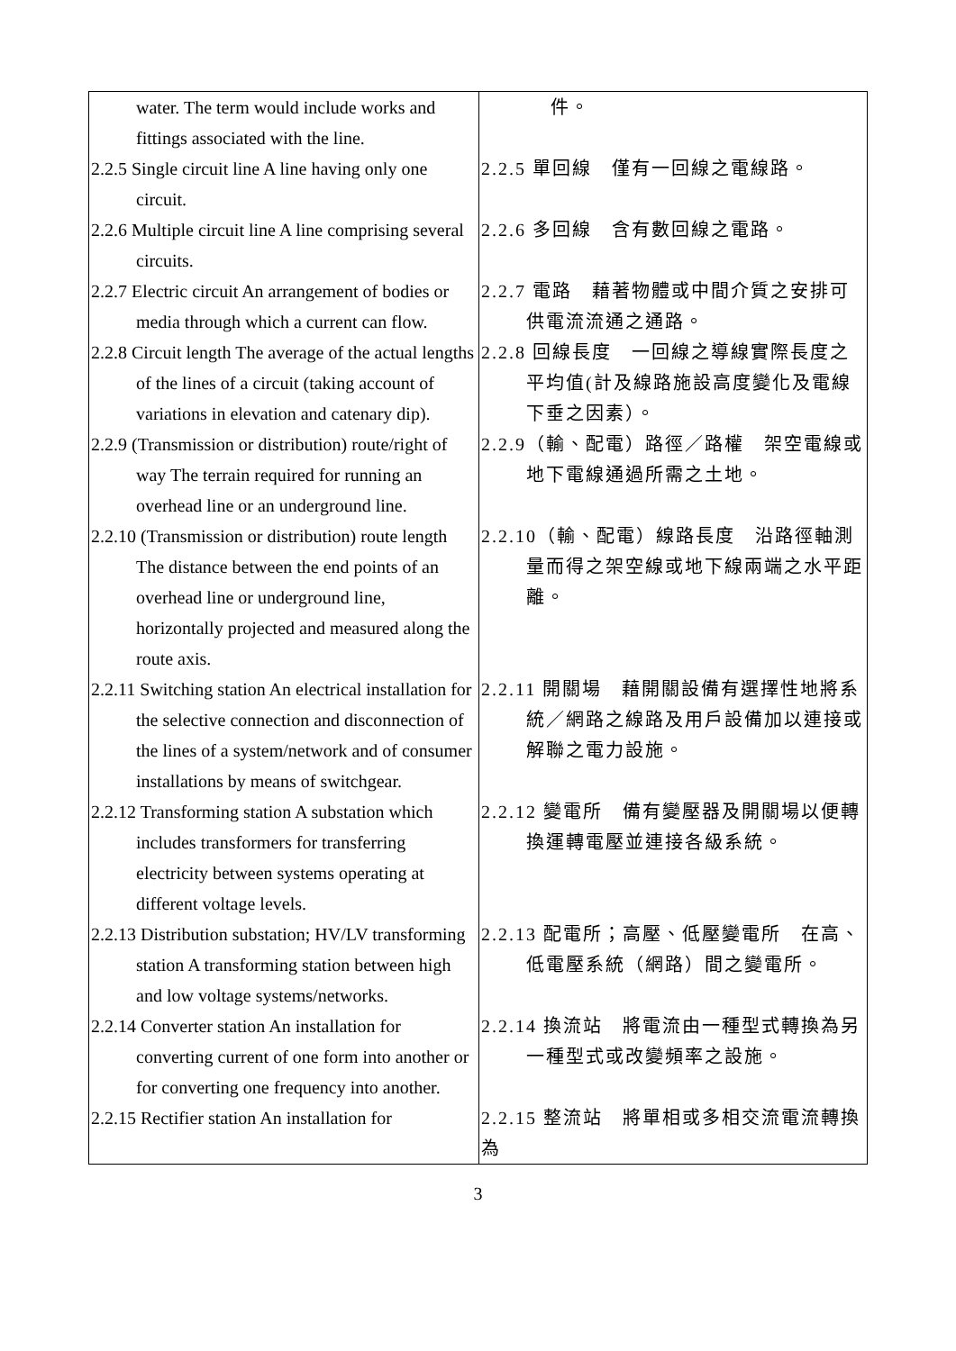| water. The term would include works and fittings associated with the line. | 件。 |
| 2.2.5 Single circuit line A line having only one circuit. | 2.2.5 單回線 僅有一回線之電線路。 |
| 2.2.6 Multiple circuit line A line comprising several circuits. | 2.2.6 多回線 含有數回線之電路。 |
| 2.2.7 Electric circuit An arrangement of bodies or media through which a current can flow. | 2.2.7 電路 藉著物體或中間介質之安排可供電流流通之通路。 |
| 2.2.8 Circuit length The average of the actual lengths of the lines of a circuit (taking account of variations in elevation and catenary dip). | 2.2.8 回線長度 一回線之導線實際長度之平均值(計及線路施設高度變化及電線下垂之因素）。 |
| 2.2.9 (Transmission or distribution) route/right of way The terrain required for running an overhead line or an underground line. | 2.2.9（輸、配電）路徑／路權 架空電線或地下電線通過所需之土地。 |
| 2.2.10 (Transmission or distribution) route length The distance between the end points of an overhead line or underground line, horizontally projected and measured along the route axis. | 2.2.10（輸、配電）線路長度 沿路徑軸測量而得之架空線或地下線兩端之水平距離。 |
| 2.2.11 Switching station An electrical installation for the selective connection and disconnection of the lines of a system/network and of consumer installations by means of switchgear. | 2.2.11 開關場 藉開關設備有選擇性地將系統／網路之線路及用戶設備加以連接或解聯之電力設施。 |
| 2.2.12 Transforming station A substation which includes transformers for transferring electricity between systems operating at different voltage levels. | 2.2.12 變電所 備有變壓器及開關場以便轉換運轉電壓並連接各級系統。 |
| 2.2.13 Distribution substation; HV/LV transforming station A transforming station between high and low voltage systems/networks. | 2.2.13 配電所；高壓、低壓變電所 在高、低電壓系統（網路）間之變電所。 |
| 2.2.14 Converter station An installation for converting current of one form into another or for converting one frequency into another. | 2.2.14 換流站 將電流由一種型式轉換為另一種型式或改變頻率之設施。 |
| 2.2.15 Rectifier station An installation for | 2.2.15 整流站 將單相或多相交流電流轉換為 |
3